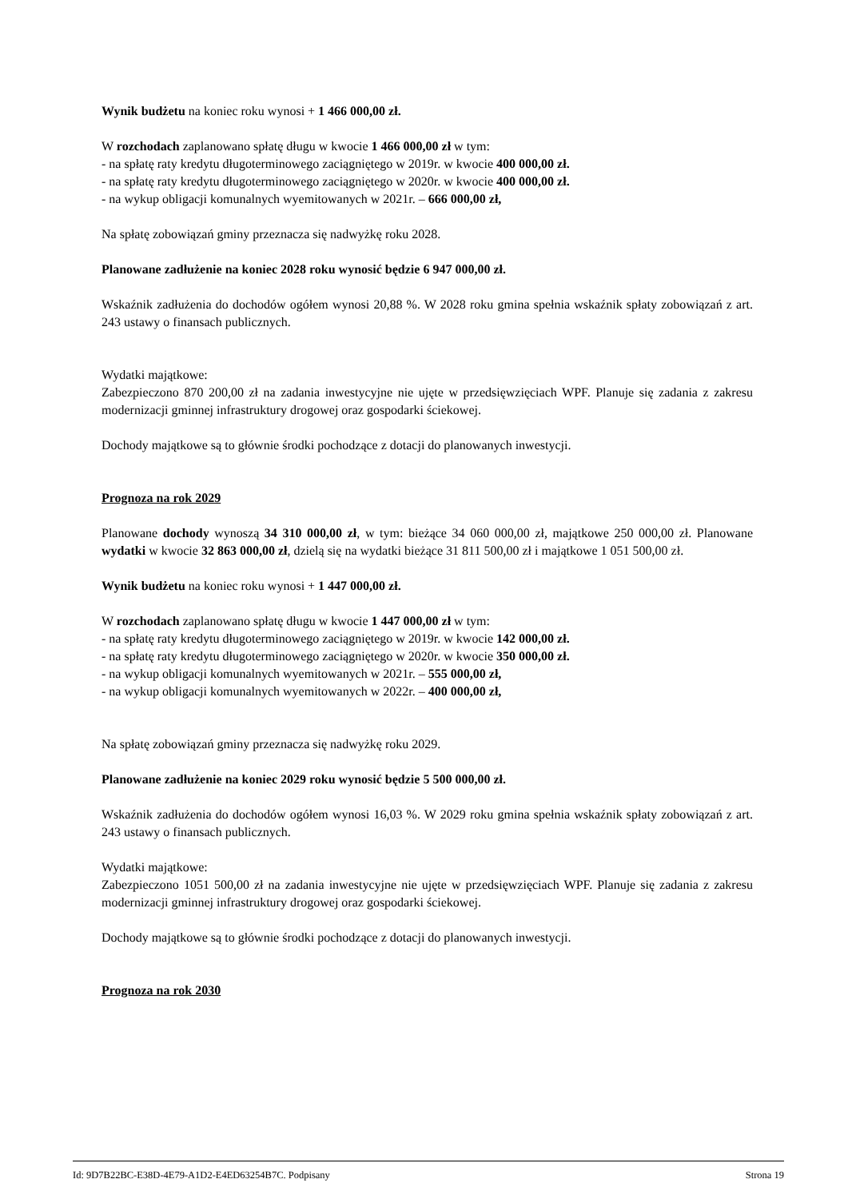Wynik budżetu na koniec roku wynosi + 1 466 000,00 zł.
W rozchodach zaplanowano spłatę długu w kwocie 1 466 000,00 zł w tym:
- na spłatę raty kredytu długoterminowego zaciągniętego w 2019r. w kwocie 400 000,00 zł.
- na spłatę raty kredytu długoterminowego zaciągniętego w 2020r. w kwocie 400 000,00 zł.
- na wykup obligacji komunalnych wyemitowanych w 2021r. – 666 000,00 zł,
Na spłatę zobowiązań gminy przeznacza się nadwyżkę roku 2028.
Planowane zadłużenie na koniec 2028 roku wynosić będzie 6 947 000,00 zł.
Wskaźnik zadłużenia do dochodów ogółem wynosi 20,88 %. W 2028 roku gmina spełnia wskaźnik spłaty zobowiązań z art. 243 ustawy o finansach publicznych.
Wydatki majątkowe:
Zabezpieczono 870 200,00 zł na zadania inwestycyjne nie ujęte w przedsięwzięciach WPF. Planuje się zadania z zakresu modernizacji gminnej infrastruktury drogowej oraz gospodarki ściekowej.
Dochody majątkowe są to głównie środki pochodzące z dotacji do planowanych inwestycji.
Prognoza na rok 2029
Planowane dochody wynoszą 34 310 000,00 zł, w tym: bieżące 34 060 000,00 zł, majątkowe 250 000,00 zł. Planowane wydatki w kwocie 32 863 000,00 zł, dzielą się na wydatki bieżące 31 811 500,00 zł i majątkowe 1 051 500,00 zł.
Wynik budżetu na koniec roku wynosi + 1 447 000,00 zł.
W rozchodach zaplanowano spłatę długu w kwocie 1 447 000,00 zł w tym:
- na spłatę raty kredytu długoterminowego zaciągniętego w 2019r. w kwocie 142 000,00 zł.
- na spłatę raty kredytu długoterminowego zaciągniętego w 2020r. w kwocie 350 000,00 zł.
- na wykup obligacji komunalnych wyemitowanych w 2021r. – 555 000,00 zł,
- na wykup obligacji komunalnych wyemitowanych w 2022r. – 400 000,00 zł,
Na spłatę zobowiązań gminy przeznacza się nadwyżkę roku 2029.
Planowane zadłużenie na koniec 2029 roku wynosić będzie 5 500 000,00 zł.
Wskaźnik zadłużenia do dochodów ogółem wynosi 16,03 %. W 2029 roku gmina spełnia wskaźnik spłaty zobowiązań z art. 243 ustawy o finansach publicznych.
Wydatki majątkowe:
Zabezpieczono 1051 500,00 zł na zadania inwestycyjne nie ujęte w przedsięwzięciach WPF. Planuje się zadania z zakresu modernizacji gminnej infrastruktury drogowej oraz gospodarki ściekowej.
Dochody majątkowe są to głównie środki pochodzące z dotacji do planowanych inwestycji.
Prognoza na rok 2030
Id: 9D7B22BC-E38D-4E79-A1D2-E4ED63254B7C. Podpisany Strona 19